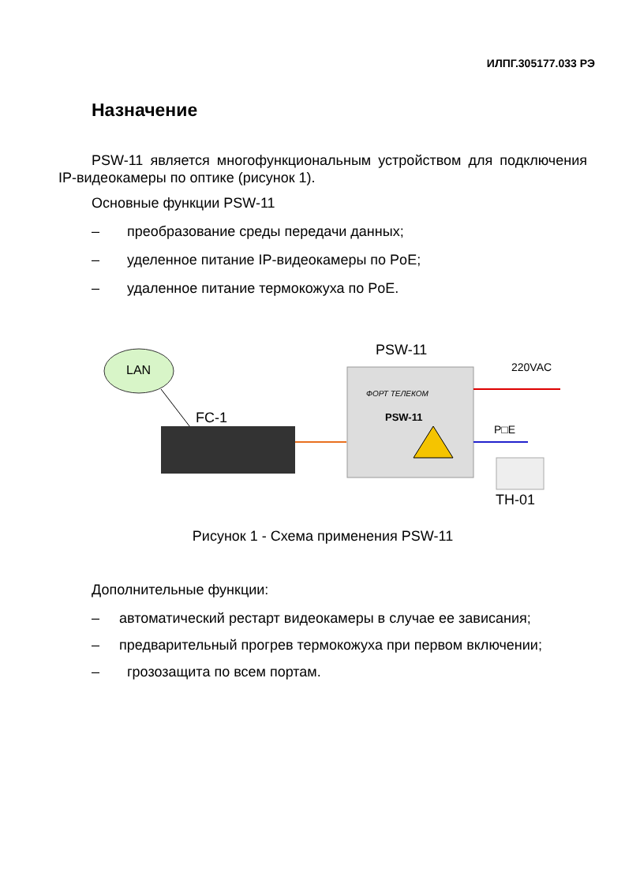ИЛПГ.305177.033 РЭ
Назначение
PSW-11 является многофункциональным устройством для подключения IP-видеокамеры по оптике (рисунок 1).
Основные функции PSW-11
– преобразование среды передачи данных;
– уделенное питание IP-видеокамеры по PoE;
– удаленное питание термокожуха по PoE.
LAN
FC-1
PSW-11
ФОРТ ТЕЛЕКОМ
PSW-11
220VAC
P□E
TH-01
Рисунок 1 - Схема применения PSW-11
Дополнительные функции:
– автоматический рестарт видеокамеры в случае ее зависания;
– предварительный прогрев термокожуха при первом включении;
– грозозащита по всем портам.